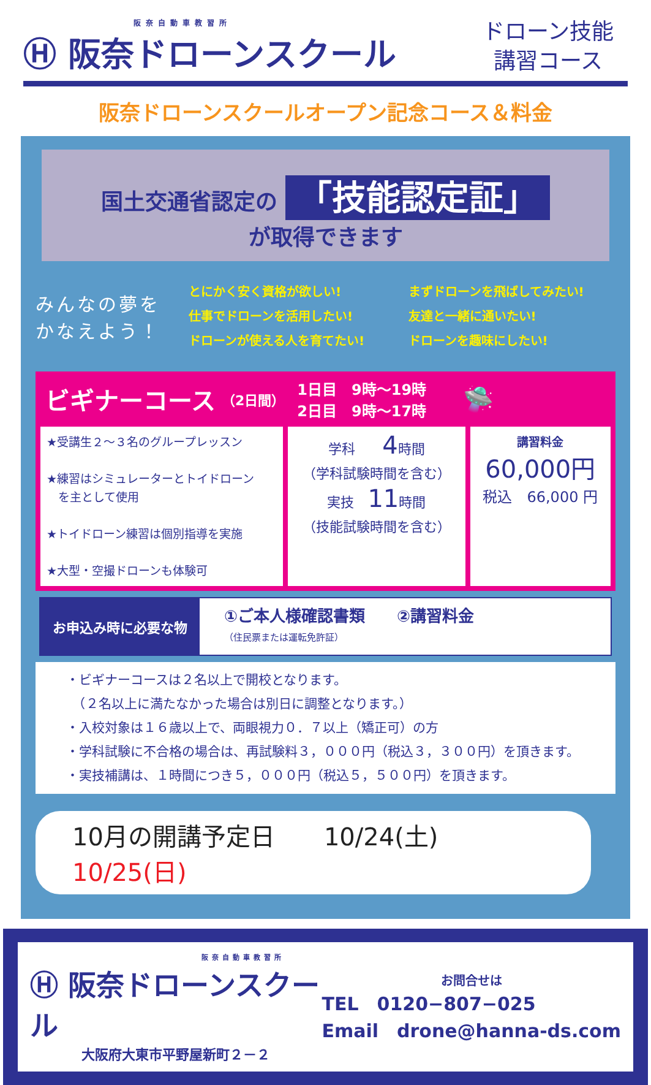阪奈自動車教習所
Ⓗ 阪奈ドローンスクール
ドローン技能
講習コース
阪奈ドローンスクールオープン記念コース＆料金
国土交通省認定の 「技能認定証」
が取得できます
みんなの夢を
かなえよう！
とにかく安く資格が欲しい!
仕事でドローンを活用したい!
ドローンが使える人を育てたい!
まずドローンを飛ばしてみたい!
友達と一緒に通いたい!
ドローンを趣味にしたい!
ビギナーコース （2日間） 1日目　9時～19時
2日目　9時～17時 🛸
| ★受講生２～３名のグループレッスン ★練習はシミュレーターとトイドローン を主として使用 ★トイドローン練習は個別指導を実施 ★大型・空撮ドローンも体験可 | 学科 4 時間 （学科試験時間を含む） 実技 11 時間 （技能試験時間を含む） | 講習料金 60,000円 税込 66,000 円 |
お申込み時に必要な物
①ご本人様確認書類　　②講習料金
（住民票または運転免許証）
・ビギナーコースは２名以上で開校となります。
　（２名以上に満たなかった場合は別日に調整となります。）
・入校対象は１６歳以上で、両眼視力０．７以上（矯正可）の方
・学科試験に不合格の場合は、再試験料３，０００円（税込３，３００円）を頂きます。
・実技補講は、１時間につき５，０００円（税込５，５００円）を頂きます。
10月の開講予定日　　10/24(土) 10/25(日)
阪奈自動車教習所
Ⓗ 阪奈ドローンスクール
大阪府大東市平野屋新町２－２
お問合せは
TEL　0120−807−025
Email　drone@hanna-ds.com